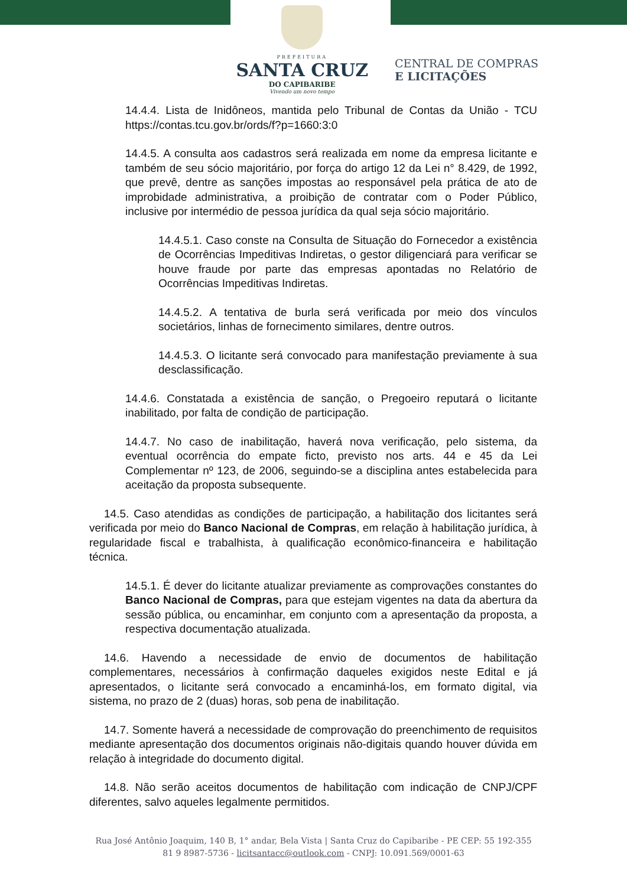PREFEITURA
SANTA CRUZ
DO CAPIBARIBE
Vivendo um novo tempo
CENTRAL DE COMPRAS
E LICITAÇÕES
14.4.4. Lista de Inidôneos, mantida pelo Tribunal de Contas da União - TCU https://contas.tcu.gov.br/ords/f?p=1660:3:0
14.4.5. A consulta aos cadastros será realizada em nome da empresa licitante e também de seu sócio majoritário, por força do artigo 12 da Lei n° 8.429, de 1992, que prevê, dentre as sanções impostas ao responsável pela prática de ato de improbidade administrativa, a proibição de contratar com o Poder Público, inclusive por intermédio de pessoa jurídica da qual seja sócio majoritário.
14.4.5.1. Caso conste na Consulta de Situação do Fornecedor a existência de Ocorrências Impeditivas Indiretas, o gestor diligenciará para verificar se houve fraude por parte das empresas apontadas no Relatório de Ocorrências Impeditivas Indiretas.
14.4.5.2. A tentativa de burla será verificada por meio dos vínculos societários, linhas de fornecimento similares, dentre outros.
14.4.5.3. O licitante será convocado para manifestação previamente à sua desclassificação.
14.4.6. Constatada a existência de sanção, o Pregoeiro reputará o licitante inabilitado, por falta de condição de participação.
14.4.7. No caso de inabilitação, haverá nova verificação, pelo sistema, da eventual ocorrência do empate ficto, previsto nos arts. 44 e 45 da Lei Complementar nº 123, de 2006, seguindo-se a disciplina antes estabelecida para aceitação da proposta subsequente.
14.5. Caso atendidas as condições de participação, a habilitação dos licitantes será verificada por meio do Banco Nacional de Compras, em relação à habilitação jurídica, à regularidade fiscal e trabalhista, à qualificação econômico-financeira e habilitação técnica.
14.5.1. É dever do licitante atualizar previamente as comprovações constantes do Banco Nacional de Compras, para que estejam vigentes na data da abertura da sessão pública, ou encaminhar, em conjunto com a apresentação da proposta, a respectiva documentação atualizada.
14.6. Havendo a necessidade de envio de documentos de habilitação complementares, necessários à confirmação daqueles exigidos neste Edital e já apresentados, o licitante será convocado a encaminhá-los, em formato digital, via sistema, no prazo de 2 (duas) horas, sob pena de inabilitação.
14.7. Somente haverá a necessidade de comprovação do preenchimento de requisitos mediante apresentação dos documentos originais não-digitais quando houver dúvida em relação à integridade do documento digital.
14.8. Não serão aceitos documentos de habilitação com indicação de CNPJ/CPF diferentes, salvo aqueles legalmente permitidos.
Rua José Antônio Joaquim, 140 B, 1° andar, Bela Vista | Santa Cruz do Capibaribe - PE CEP: 55 192-355
81 9 8987-5736 - licitsantacc@outlook.com - CNPJ: 10.091.569/0001-63